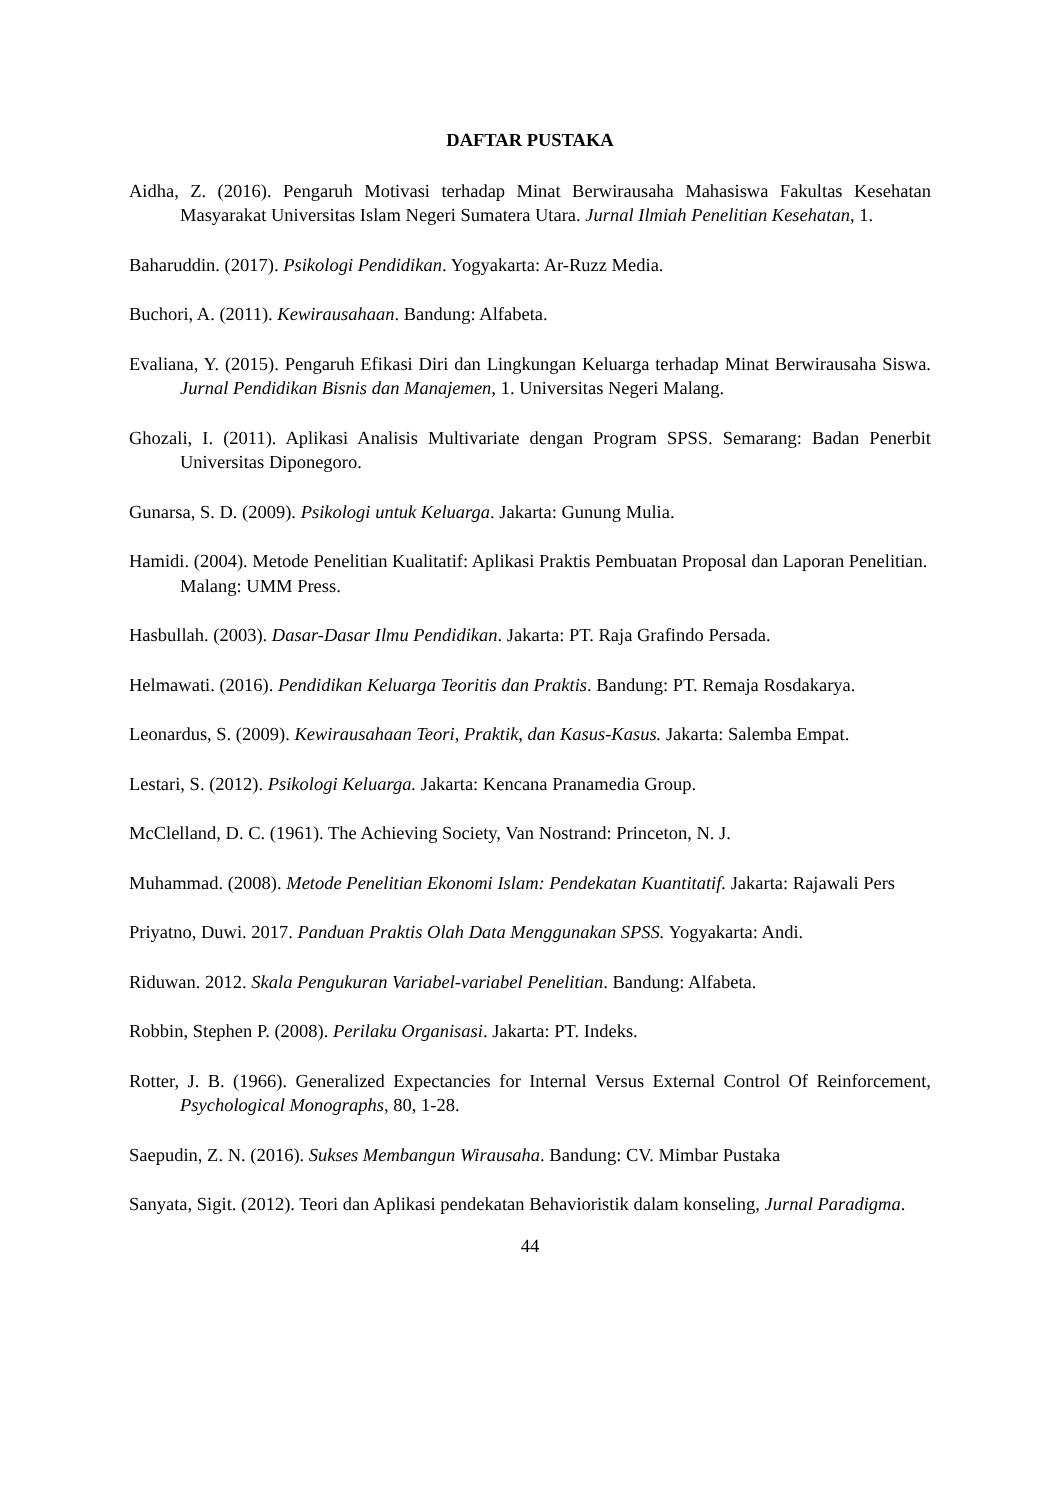DAFTAR PUSTAKA
Aidha, Z. (2016). Pengaruh Motivasi terhadap Minat Berwirausaha Mahasiswa Fakultas Kesehatan Masyarakat Universitas Islam Negeri Sumatera Utara. Jurnal Ilmiah Penelitian Kesehatan, 1.
Baharuddin. (2017). Psikologi Pendidikan. Yogyakarta: Ar-Ruzz Media.
Buchori, A. (2011). Kewirausahaan. Bandung: Alfabeta.
Evaliana, Y. (2015). Pengaruh Efikasi Diri dan Lingkungan Keluarga terhadap Minat Berwirausaha Siswa. Jurnal Pendidikan Bisnis dan Manajemen, 1. Universitas Negeri Malang.
Ghozali, I. (2011). Aplikasi Analisis Multivariate dengan Program SPSS. Semarang: Badan Penerbit Universitas Diponegoro.
Gunarsa, S. D. (2009). Psikologi untuk Keluarga. Jakarta: Gunung Mulia.
Hamidi. (2004). Metode Penelitian Kualitatif: Aplikasi Praktis Pembuatan Proposal dan Laporan Penelitian. Malang: UMM Press.
Hasbullah. (2003). Dasar-Dasar Ilmu Pendidikan. Jakarta: PT. Raja Grafindo Persada.
Helmawati. (2016). Pendidikan Keluarga Teoritis dan Praktis. Bandung: PT. Remaja Rosdakarya.
Leonardus, S. (2009). Kewirausahaan Teori, Praktik, dan Kasus-Kasus. Jakarta: Salemba Empat.
Lestari, S. (2012). Psikologi Keluarga. Jakarta: Kencana Pranamedia Group.
McClelland, D. C. (1961). The Achieving Society, Van Nostrand: Princeton, N. J.
Muhammad. (2008). Metode Penelitian Ekonomi Islam: Pendekatan Kuantitatif. Jakarta: Rajawali Pers
Priyatno, Duwi. 2017. Panduan Praktis Olah Data Menggunakan SPSS. Yogyakarta: Andi.
Riduwan. 2012. Skala Pengukuran Variabel-variabel Penelitian. Bandung: Alfabeta.
Robbin, Stephen P. (2008). Perilaku Organisasi. Jakarta: PT. Indeks.
Rotter, J. B. (1966). Generalized Expectancies for Internal Versus External Control Of Reinforcement, Psychological Monographs, 80, 1-28.
Saepudin, Z. N. (2016). Sukses Membangun Wirausaha. Bandung: CV. Mimbar Pustaka
Sanyata, Sigit. (2012). Teori dan Aplikasi pendekatan Behavioristik dalam konseling, Jurnal Paradigma.
44